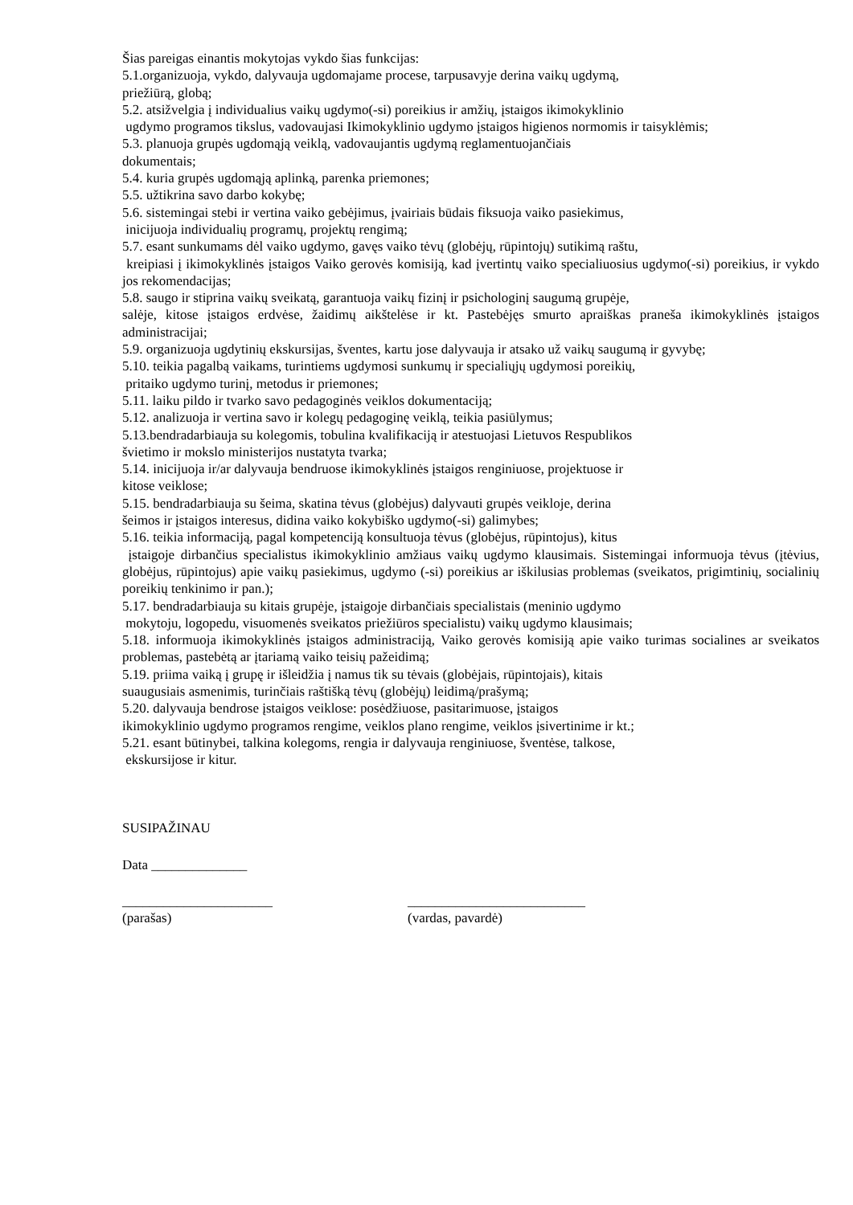Šias pareigas einantis mokytojas vykdo šias funkcijas:
5.1.organizuoja, vykdo, dalyvauja ugdomajame procese, tarpusavyje derina vaikų ugdymą,
priežiūrą, globą;
5.2. atsižvelgia į individualius vaikų ugdymo(-si) poreikius ir amžių, įstaigos ikimokyklinio
ugdymo programos tikslus, vadovaujasi Ikimokyklinio ugdymo įstaigos higienos normomis ir taisyklėmis;
5.3. planuoja grupės ugdomąją veiklą, vadovaujantis ugdymą reglamentuojančiais
dokumentais;
5.4. kuria grupės ugdomąją aplinką, parenka priemones;
5.5. užtikrina savo darbo kokybę;
5.6. sistemingai stebi ir vertina vaiko gebėjimus, įvairiais būdais fiksuoja vaiko pasiekimus,
inicijuoja individualių programų, projektų rengimą;
5.7. esant sunkumams dėl vaiko ugdymo, gavęs vaiko tėvų (globėjų, rūpintojų) sutikimą raštu,
kreipiasi į ikimokyklinės įstaigos Vaiko gerovės komisiją, kad įvertintų vaiko specialiuosius ugdymo(-si) poreikius, ir vykdo jos rekomendacijas;
5.8. saugo ir stiprina vaikų sveikatą, garantuoja vaikų fizinį ir psichologinį saugumą grupėje,
salėje, kitose įstaigos erdvėse, žaidimų aikštelėse ir kt. Pastebėjęs smurto apraiškas praneša ikimokyklinės įstaigos administracijai;
5.9. organizuoja ugdytinių ekskursijas, šventes, kartu jose dalyvauja ir atsako už vaikų saugumą ir gyvybę;
5.10. teikia pagalbą vaikams, turintiems ugdymosi sunkumų ir specialiųjų ugdymosi poreikių,
pritaiko ugdymo turinį, metodus ir priemones;
5.11. laiku pildo ir tvarko savo pedagoginės veiklos dokumentaciją;
5.12. analizuoja ir vertina savo ir kolegų pedagoginę veiklą, teikia pasiūlymus;
5.13.bendradarbiauja su kolegomis, tobulina kvalifikaciją ir atestuojasi Lietuvos Respublikos
švietimo ir mokslo ministerijos nustatyta tvarka;
5.14. inicijuoja ir/ar dalyvauja bendruose ikimokyklinės įstaigos renginiuose, projektuose ir
kitose veiklose;
5.15. bendradarbiauja su šeima, skatina tėvus (globėjus) dalyvauti grupės veikloje, derina
šeimos ir įstaigos interesus, didina vaiko kokybiško ugdymo(-si) galimybes;
5.16. teikia informaciją, pagal kompetenciją konsultuoja tėvus (globėjus, rūpintojus), kitus
įstaigoje dirbančius specialistus ikimokyklinio amžiaus vaikų ugdymo klausimais. Sistemingai informuoja tėvus (įtėvius, globėjus, rūpintojus) apie vaikų pasiekimus, ugdymo (-si) poreikius ar iškilusias problemas (sveikatos, prigimtinių, socialinių poreikių tenkinimo ir pan.);
5.17. bendradarbiauja su kitais grupėje, įstaigoje dirbančiais specialistais (meninio ugdymo
mokytoju, logopedu, visuomenės sveikatos priežiūros specialistu) vaikų ugdymo klausimais;
5.18. informuoja ikimokyklinės įstaigos administraciją, Vaiko gerovės komisiją apie vaiko turimas socialines ar sveikatos problemas, pastebėtą ar įtariamą vaiko teisių pažeidimą;
5.19. priima vaiką į grupę ir išleidžia į namus tik su tėvais (globėjais, rūpintojais), kitais
suaugusiais asmenimis, turinčiais raštišką tėvų (globėjų) leidimą/prašymą;
5.20. dalyvauja bendrose įstaigos veiklose: posėdžiuose, pasitarimuose, įstaigos
ikimokyklinio ugdymo programos rengime, veiklos plano rengime, veiklos įsivertinime ir kt.;
5.21. esant būtinybei, talkina kolegoms, rengia ir dalyvauja renginiuose, šventėse, talkose,
ekskursijose ir kitur.
SUSIPAŽINAU
Data ______________
______________________
(parašas)
__________________________
(vardas, pavardė)